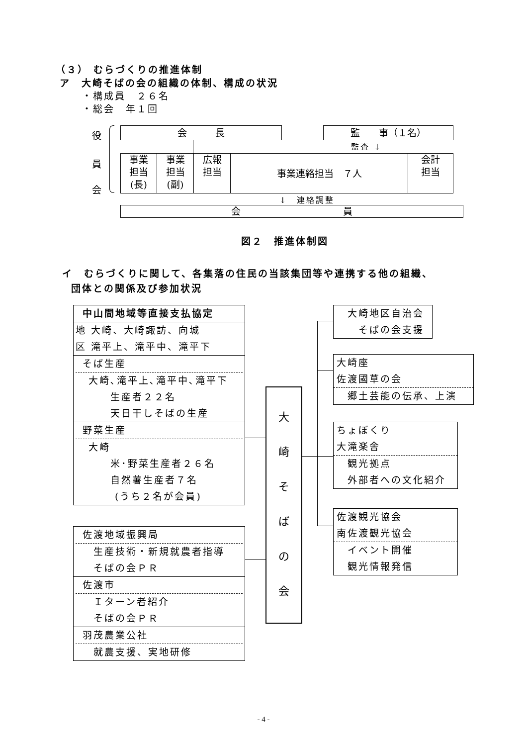（３） むらづくりの推進体制
ア　大崎そばの会の組織の体制、構成の状況
・構成員　２６名
・総会　年１回
役
員
会
会　　　長 監　　事（１名）
監査 ↓
事業
担当
(長)
事業
担当
(副)
広報
担当
事業連絡担当　７人
会計
担当
↓　連絡調整
会 員
図２　推進体制図
イ　むらづくりに関して、各集落の住民の当該集団等や連携する他の組織、
団体との関係及び参加状況
中山間地域等直接支払協定
地 大崎、大崎諏訪、向城
区 滝平上、滝平中、滝平下
そば生産
大崎､滝平上､滝平中､滝平下
　　生産者２２名
　　天日干しそばの生産
野菜生産
大崎
　　米･野菜生産者２６名
　　自然薯生産者７名
　　 (うち２名が会員)
佐渡地域振興局
生産技術・新規就農者指導
そばの会ＰＲ
佐渡市
Ｉターン者紹介
そばの会ＰＲ
羽茂農業公社
就農支援、実地研修
大
崎
そ
ば
の
会
　大崎地区自治会
　　そばの会支援
大崎座
佐渡國草の会
　郷土芸能の伝承、上演
ちょぼくり
大滝楽舎
　観光拠点
　外部者への文化紹介
佐渡観光協会
南佐渡観光協会
　イベント開催
　観光情報発信
- 4 -